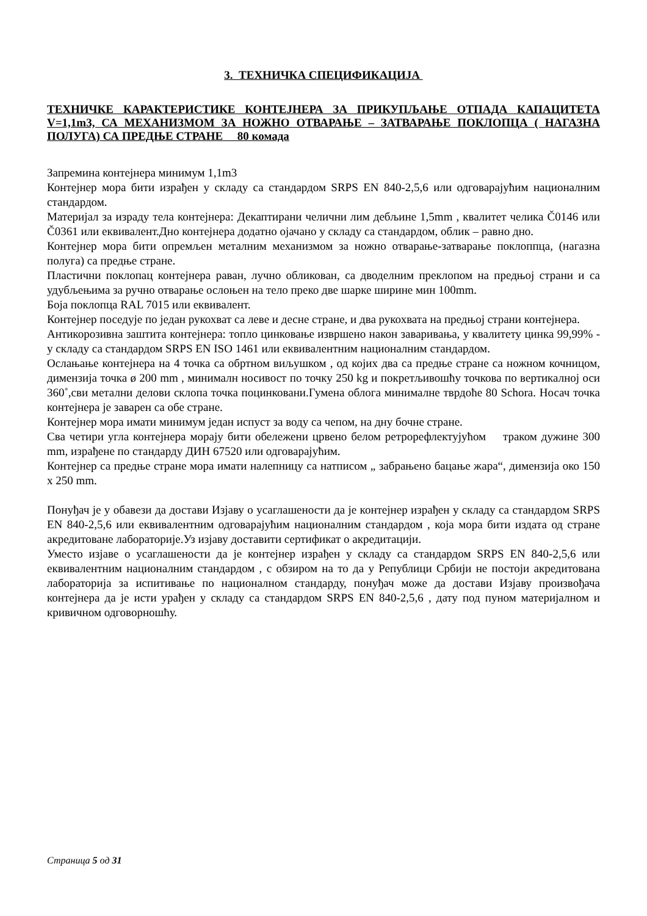3. ТЕХНИЧКА СПЕЦИФИКАЦИЈА
ТЕХНИЧКЕ КАРАКТЕРИСТИКЕ КОНТЕЈНЕРА ЗА ПРИКУПЉАЊЕ ОТПАДА КАПАЦИТЕТА V=1,1m3, СА МЕХАНИЗМОМ ЗА НОЖНО ОТВАРАЊЕ – ЗАТВАРАЊЕ ПОКЛОПЦА ( НАГАЗНА ПОЛУГА) СА ПРЕДЊЕ СТРАНЕ 80 комада
Запремина контејнера минимум 1,1m3
Контејнер мора бити израђен у складу са стандардом SRPS EN 840-2,5,6 или одговарајућим националним стандардом.
Материјал за израду тела контејнера: Декаптирани челични лим дебљине 1,5mm , квалитет челика Č0146 или Č0361 или еквивалент.Дно контејнера додатно ојачано у складу са стандардом, облик – равно дно.
Контејнер мора бити опремљен металним механизмом за ножно отварање-затварање поклоппца, (нагазна полуга) са предње стране.
Пластични поклопац контејнера раван, лучно обликован, са дводелним преклопом на предњој страни и са удубљењима за ручно отварање ослоњен на тело преко две шарке ширине мин 100mm.
Боја поклопца RAL 7015 или еквивалент.
Контејнер поседује по један рукохват са леве и десне стране, и два рукохвата на предњој страни контејнера.
Антикорозивна заштита контејнера: топло цинковање извршено након заваривања, у квалитету цинка 99,99% - у складу са стандардом SRPS EN ISO 1461 или еквивалентним националним стандардом.
Ослањање контејнера на 4 точка са обртном виљушком , од којих два са предње стране са ножном кочницом, димензија точка ø 200 mm , минималн носивост по точку 250 kg и покретљивошћу точкова по вертикалној оси 360˚,сви метални делови склопа точка поцинковани.Гумена облога минималне тврдоће 80 Schora. Носач точка контејнера је заварен са обе стране.
Контејнер мора имати минимум један испуст за воду са чепом, на дну бочне стране.
Сва четири угла контејнера морају бити обележени црвено белом ретрорефлектујућом траком дужине 300 mm, израђене по стандарду ДИН 67520 или одговарајућим.
Контејнер са предње стране мора имати налепницу са натписом „ забрањено бацање жара“, димензија око 150 x 250 mm.
Понуђач је у обавези да достави Изјаву о усаглашености да је контејнер израђен у складу са стандардом SRPS EN 840-2,5,6 или еквивалентним одговарајућим националним стандардом , која мора бити издата од стране акредитоване лабораторије.Уз изјаву доставити сертификат о акредитацији.
Уместо изјаве о усаглашености да је контејнер израђен у складу са стандардом SRPS EN 840-2,5,6 или еквивалентним националним стандардом , с обзиром на то да у Републици Србији не постоји акредитована лабораторија за испитивање по националном стандарду, понуђач може да достави Изјаву произвођача контејнера да је исти урађен у складу са стандардом SRPS EN 840-2,5,6 , дату под пуном материјалном и кривичном одговорношћу.
Страница 5 од 31